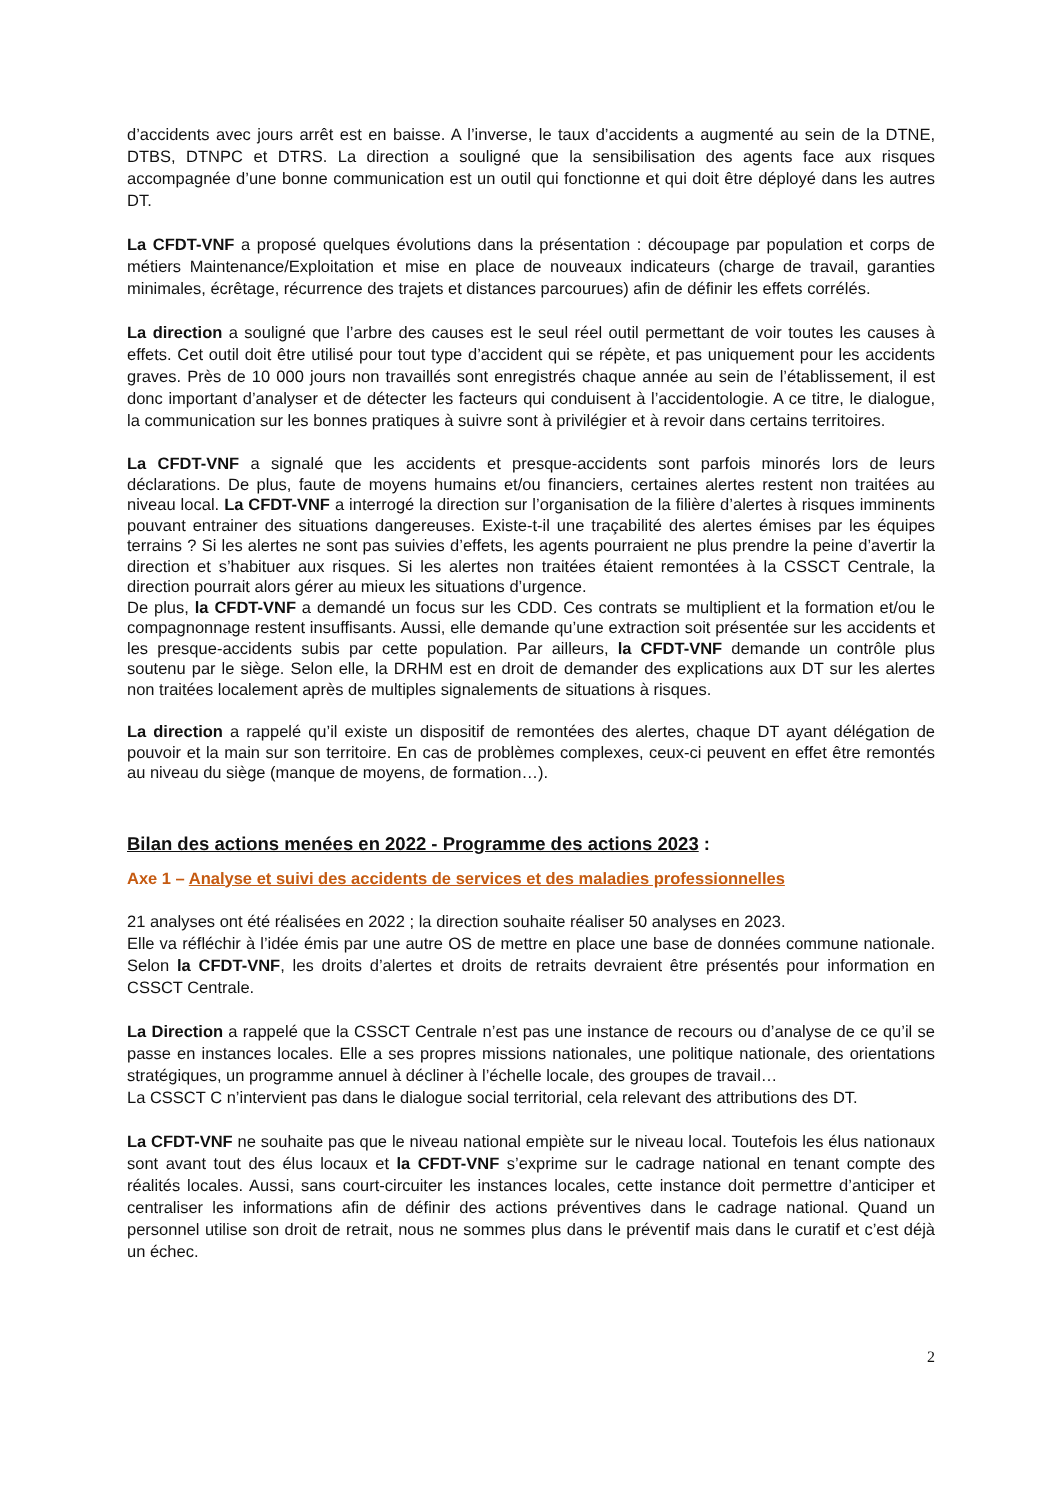d’accidents avec jours arrêt est en baisse. A l’inverse, le taux d’accidents a augmenté au sein de la DTNE, DTBS, DTNPC et DTRS. La direction a souligné que la sensibilisation des agents face aux risques accompagnée d’une bonne communication est un outil qui fonctionne et qui doit être déployé dans les autres DT.
La CFDT-VNF a proposé quelques évolutions dans la présentation : découpage par population et corps de métiers Maintenance/Exploitation et mise en place de nouveaux indicateurs (charge de travail, garanties minimales, écrêtage, récurrence des trajets et distances parcourues) afin de définir les effets corrélés.
La direction a souligné que l’arbre des causes est le seul réel outil permettant de voir toutes les causes à effets. Cet outil doit être utilisé pour tout type d’accident qui se répète, et pas uniquement pour les accidents graves. Près de 10 000 jours non travaillés sont enregistrés chaque année au sein de l’établissement, il est donc important d’analyser et de détecter les facteurs qui conduisent à l’accidentologie. A ce titre, le dialogue, la communication sur les bonnes pratiques à suivre sont à privilégier et à revoir dans certains territoires.
La CFDT-VNF a signalé que les accidents et presque-accidents sont parfois minorés lors de leurs déclarations. De plus, faute de moyens humains et/ou financiers, certaines alertes restent non traitées au niveau local. La CFDT-VNF a interrogé la direction sur l’organisation de la filière d’alertes à risques imminents pouvant entrainer des situations dangereuses. Existe-t-il une traçabilité des alertes émises par les équipes terrains ? Si les alertes ne sont pas suivies d’effets, les agents pourraient ne plus prendre la peine d’avertir la direction et s’habituer aux risques. Si les alertes non traitées étaient remontées à la CSSCT Centrale, la direction pourrait alors gérer au mieux les situations d’urgence.
De plus, la CFDT-VNF a demandé un focus sur les CDD. Ces contrats se multiplient et la formation et/ou le compagnonnage restent insuffisants. Aussi, elle demande qu’une extraction soit présentée sur les accidents et les presque-accidents subis par cette population. Par ailleurs, la CFDT-VNF demande un contrôle plus soutenu par le siège. Selon elle, la DRHM est en droit de demander des explications aux DT sur les alertes non traitées localement après de multiples signalements de situations à risques.
La direction a rappelé qu’il existe un dispositif de remontées des alertes, chaque DT ayant délégation de pouvoir et la main sur son territoire. En cas de problèmes complexes, ceux-ci peuvent en effet être remontés au niveau du siège (manque de moyens, de formation…).
Bilan des actions menées en 2022 - Programme des actions 2023 :
Axe 1 – Analyse et suivi des accidents de services et des maladies professionnelles
21 analyses ont été réalisées en 2022 ; la direction souhaite réaliser 50 analyses en 2023.
Elle va réfléchir à l’idée émis par une autre OS de mettre en place une base de données commune nationale. Selon la CFDT-VNF, les droits d’alertes et droits de retraits devraient être présentés pour information en CSSCT Centrale.
La Direction a rappelé que la CSSCT Centrale n’est pas une instance de recours ou d’analyse de ce qu’il se passe en instances locales. Elle a ses propres missions nationales, une politique nationale, des orientations stratégiques, un programme annuel à décliner à l’échelle locale, des groupes de travail…
La CSSCT C n’intervient pas dans le dialogue social territorial, cela relevant des attributions des DT.
La CFDT-VNF ne souhaite pas que le niveau national empiète sur le niveau local. Toutefois les élus nationaux sont avant tout des élus locaux et la CFDT-VNF s’exprime sur le cadrage national en tenant compte des réalités locales. Aussi, sans court-circuiter les instances locales, cette instance doit permettre d’anticiper et centraliser les informations afin de définir des actions préventives dans le cadrage national. Quand un personnel utilise son droit de retrait, nous ne sommes plus dans le préventif mais dans le curatif et c’est déjà un échec.
2